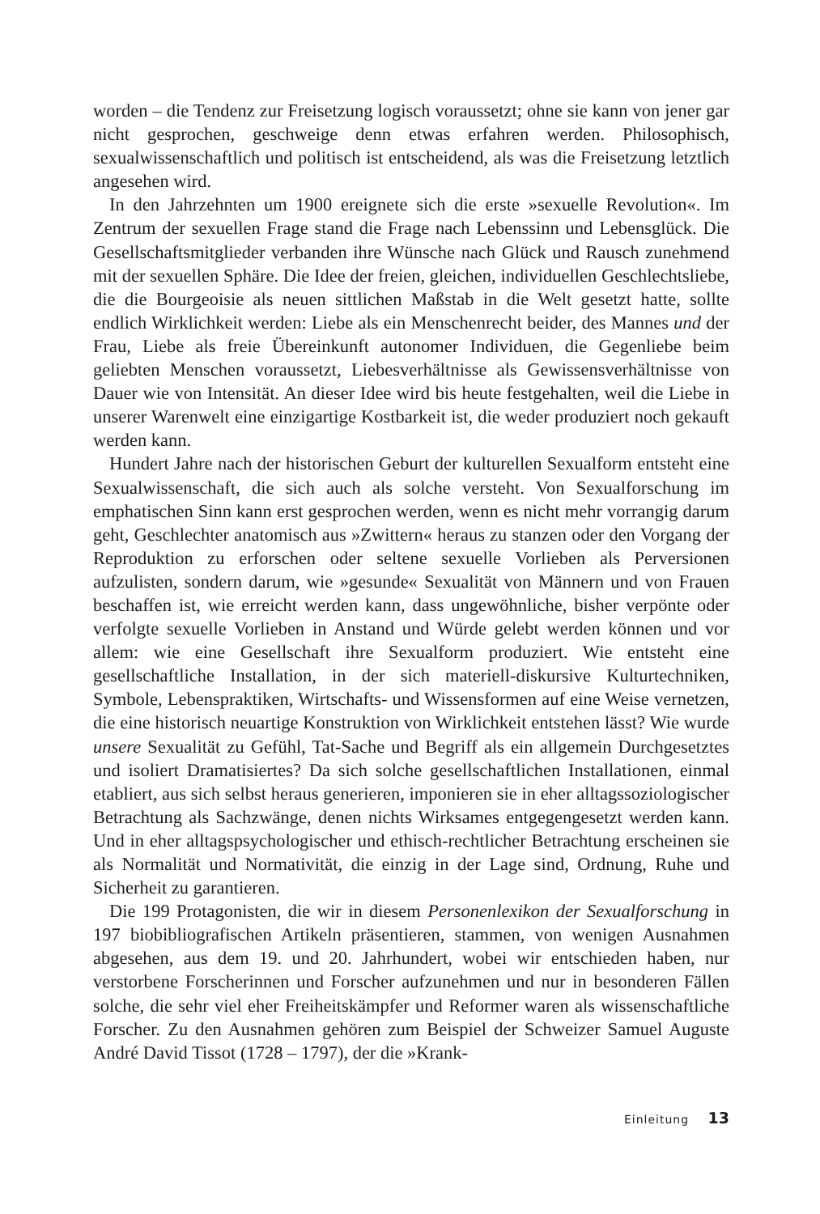worden – die Tendenz zur Freisetzung logisch voraussetzt; ohne sie kann von jener gar nicht gesprochen, geschweige denn etwas erfahren werden. Philosophisch, sexualwissenschaftlich und politisch ist entscheidend, als was die Freisetzung letztlich angesehen wird.
In den Jahrzehnten um 1900 ereignete sich die erste »sexuelle Revolution«. Im Zentrum der sexuellen Frage stand die Frage nach Lebenssinn und Lebensglück. Die Gesellschaftsmitglieder verbanden ihre Wünsche nach Glück und Rausch zunehmend mit der sexuellen Sphäre. Die Idee der freien, gleichen, individuellen Geschlechtsliebe, die die Bourgeoisie als neuen sittlichen Maßstab in die Welt gesetzt hatte, sollte endlich Wirklichkeit werden: Liebe als ein Menschenrecht beider, des Mannes und der Frau, Liebe als freie Übereinkunft autonomer Individuen, die Gegenliebe beim geliebten Menschen voraussetzt, Liebesverhältnisse als Gewissensverhältnisse von Dauer wie von Intensität. An dieser Idee wird bis heute festgehalten, weil die Liebe in unserer Warenwelt eine einzigartige Kostbarkeit ist, die weder produziert noch gekauft werden kann.
Hundert Jahre nach der historischen Geburt der kulturellen Sexualform entsteht eine Sexualwissenschaft, die sich auch als solche versteht. Von Sexualforschung im emphatischen Sinn kann erst gesprochen werden, wenn es nicht mehr vorrangig darum geht, Geschlechter anatomisch aus »Zwittern« heraus zu stanzen oder den Vorgang der Reproduktion zu erforschen oder seltene sexuelle Vorlieben als Perversionen aufzulisten, sondern darum, wie »gesunde« Sexualität von Männern und von Frauen beschaffen ist, wie erreicht werden kann, dass ungewöhnliche, bisher verpönte oder verfolgte sexuelle Vorlieben in Anstand und Würde gelebt werden können und vor allem: wie eine Gesellschaft ihre Sexualform produziert. Wie entsteht eine gesellschaftliche Installation, in der sich materiell-diskursive Kulturtechniken, Symbole, Lebenspraktiken, Wirtschafts- und Wissensformen auf eine Weise vernetzen, die eine historisch neuartige Konstruktion von Wirklichkeit entstehen lässt? Wie wurde unsere Sexualität zu Gefühl, Tat-Sache und Begriff als ein allgemein Durchgesetztes und isoliert Dramatisiertes? Da sich solche gesellschaftlichen Installationen, einmal etabliert, aus sich selbst heraus generieren, imponieren sie in eher alltagssoziologischer Betrachtung als Sachzwänge, denen nichts Wirksames entgegengesetzt werden kann. Und in eher alltagspsychologischer und ethisch-rechtlicher Betrachtung erscheinen sie als Normalität und Normativität, die einzig in der Lage sind, Ordnung, Ruhe und Sicherheit zu garantieren.
Die 199 Protagonisten, die wir in diesem Personenlexikon der Sexualforschung in 197 biobibliografischen Artikeln präsentieren, stammen, von wenigen Ausnahmen abgesehen, aus dem 19. und 20. Jahrhundert, wobei wir entschieden haben, nur verstorbene Forscherinnen und Forscher aufzunehmen und nur in besonderen Fällen solche, die sehr viel eher Freiheitskämpfer und Reformer waren als wissenschaftliche Forscher. Zu den Ausnahmen gehören zum Beispiel der Schweizer Samuel Auguste André David Tissot (1728 – 1797), der die »Krank-
Einleitung 13